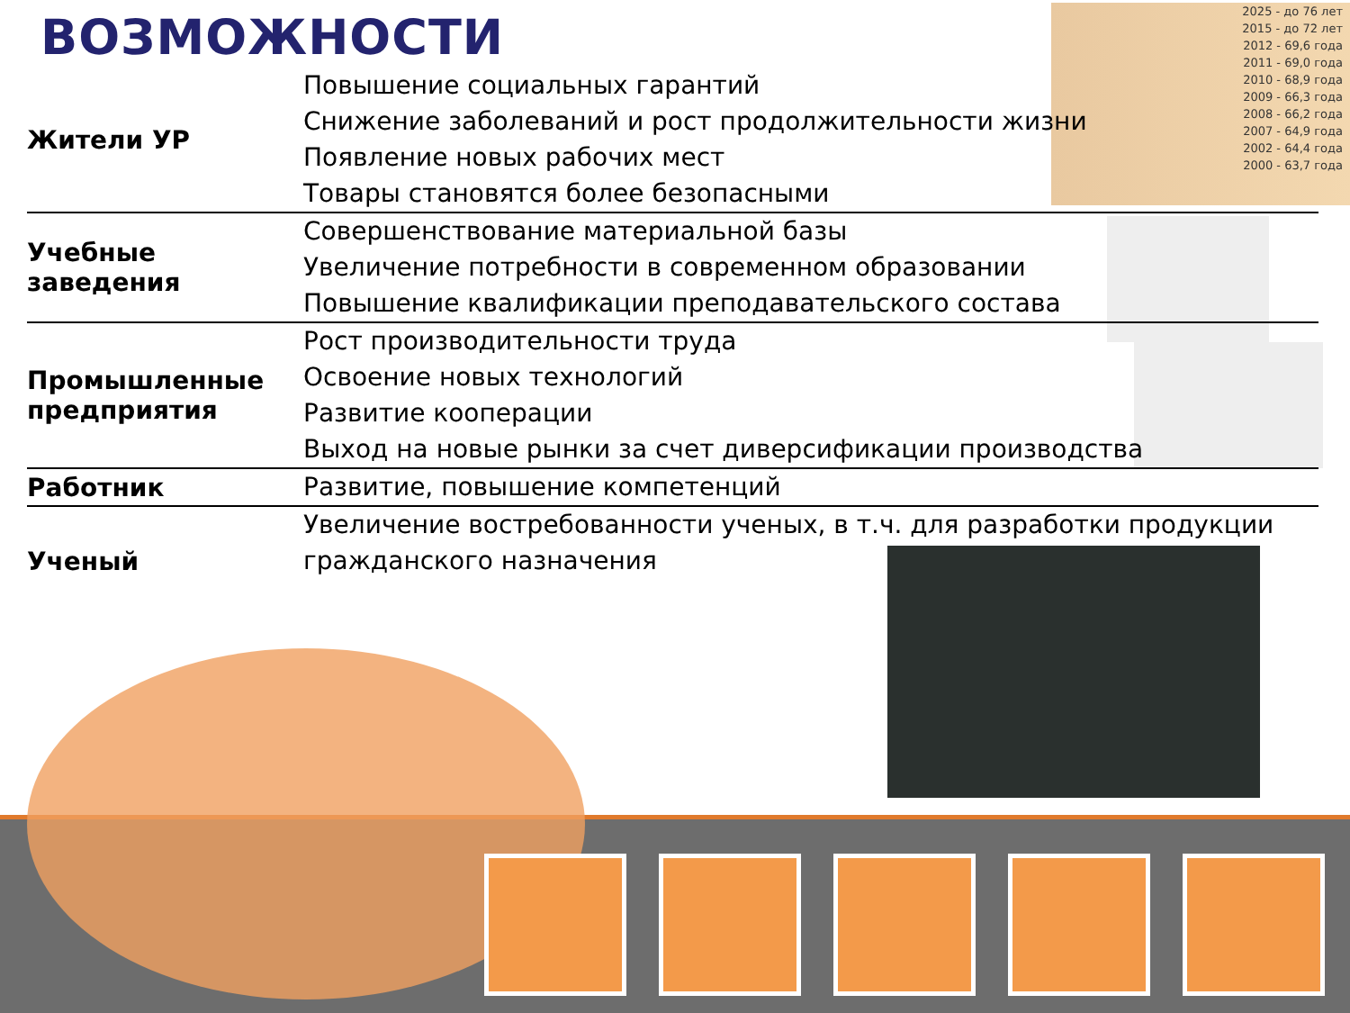ВОЗМОЖНОСТИ
2025 - до 76 лет
2015 - до 72 лет
2012 - 69,6 года
2011 - 69,0 года
2010 - 68,9 года
2009 - 66,3 года
2008 - 66,2 года
2007 - 64,9 года
2002 - 64,4 года
2000 - 63,7 года
| Жители УР | Повышение социальных гарантий Снижение заболеваний и рост продолжительности жизни Появление новых рабочих мест Товары становятся более безопасными |
| Учебные заведения | Совершенствование материальной базы Увеличение потребности в современном образовании Повышение квалификации преподавательского состава |
| Промышленные предприятия | Рост производительности труда Освоение новых технологий Развитие кооперации Выход на новые рынки за счет диверсификации производства |
| Работник | Развитие, повышение компетенций |
| Ученый | Увеличение востребованности ученых, в т.ч. для разработки продукции гражданского назначения |